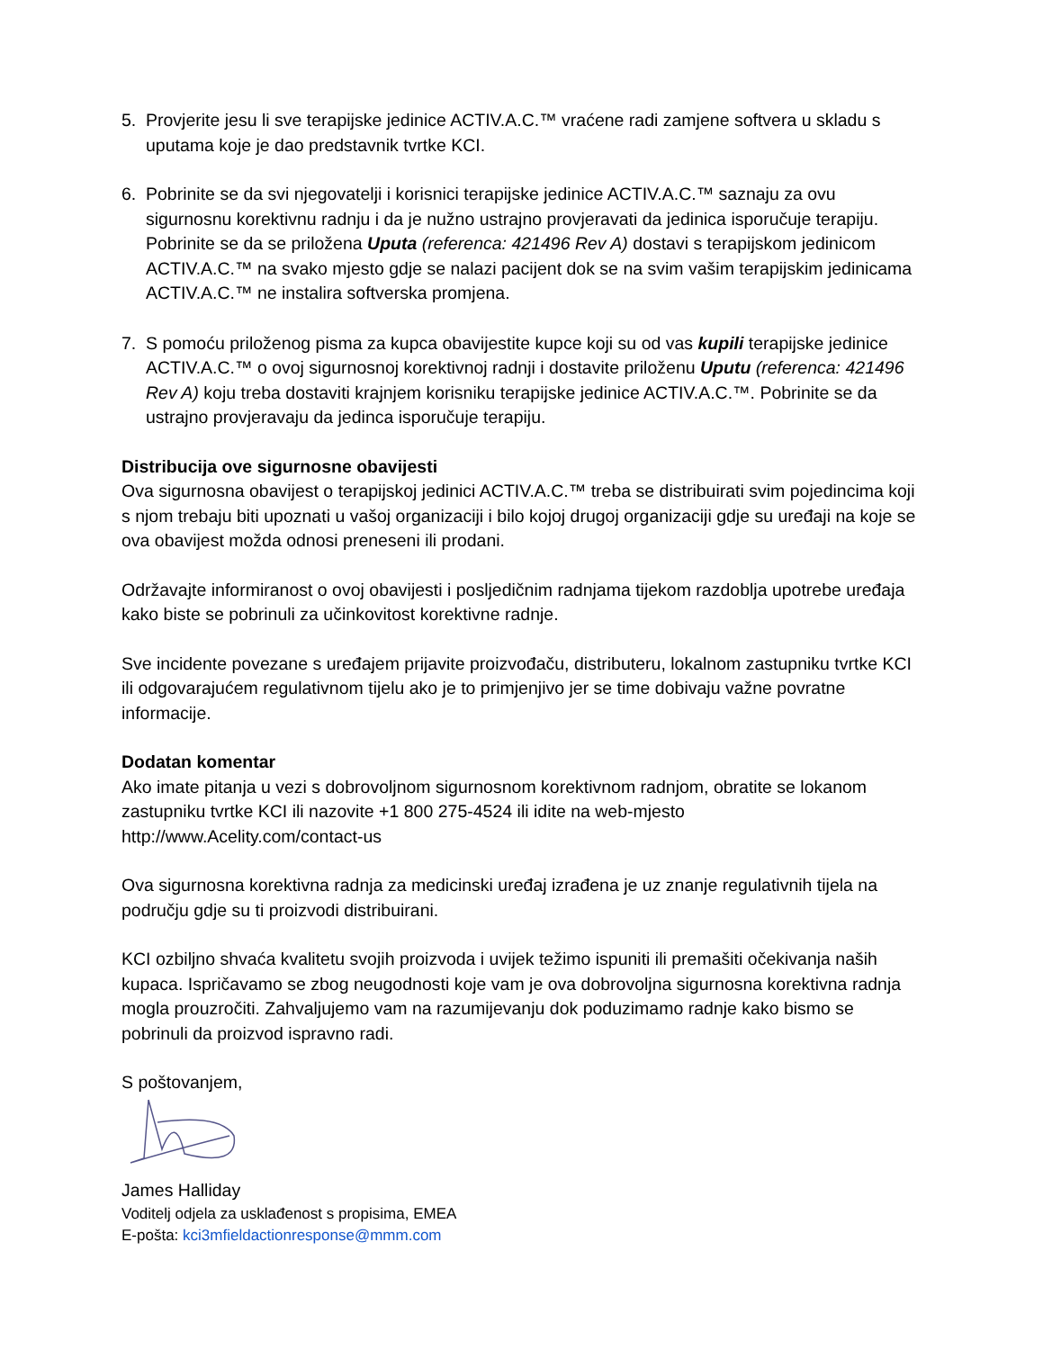5. Provjerite jesu li sve terapijske jedinice ACTIV.A.C.™ vraćene radi zamjene softvera u skladu s uputama koje je dao predstavnik tvrtke KCI.
6. Pobrinite se da svi njegovatelji i korisnici terapijske jedinice ACTIV.A.C.™ saznaju za ovu sigurnosnu korektivnu radnju i da je nužno ustrajno provjeravati da jedinica isporučuje terapiju. Pobrinite se da se priložena Uputa (referenca: 421496 Rev A) dostavi s terapijskom jedinicom ACTIV.A.C.™ na svako mjesto gdje se nalazi pacijent dok se na svim vašim terapijskim jedinicama ACTIV.A.C.™ ne instalira softverska promjena.
7. S pomoću priloženog pisma za kupca obavijestite kupce koji su od vas kupili terapijske jedinice ACTIV.A.C.™ o ovoj sigurnosnoj korektivnoj radnji i dostavite priloženu Uputu (referenca: 421496 Rev A) koju treba dostaviti krajnjem korisniku terapijske jedinice ACTIV.A.C.™. Pobrinite se da ustrajno provjeravaju da jedinca isporučuje terapiju.
Distribucija ove sigurnosne obavijesti
Ova sigurnosna obavijest o terapijskoj jedinici ACTIV.A.C.™ treba se distribuirati svim pojedincima koji s njom trebaju biti upoznati u vašoj organizaciji i bilo kojoj drugoj organizaciji gdje su uređaji na koje se ova obavijest možda odnosi preneseni ili prodani.
Održavajte informiranost o ovoj obavijesti i posljedičnim radnjama tijekom razdoblja upotrebe uređaja kako biste se pobrinuli za učinkovitost korektivne radnje.
Sve incidente povezane s uređajem prijavite proizvođaču, distributeru, lokalnom zastupniku tvrtke KCI ili odgovarajućem regulativnom tijelu ako je to primjenjivo jer se time dobivaju važne povratne informacije.
Dodatan komentar
Ako imate pitanja u vezi s dobrovoljnom sigurnosnom korektivnom radnjom, obratite se lokanom zastupniku tvrtke KCI ili nazovite +1 800 275-4524 ili idite na web-mjesto http://www.Acelity.com/contact-us
Ova sigurnosna korektivna radnja za medicinski uređaj izrađena je uz znanje regulativnih tijela na području gdje su ti proizvodi distribuirani.
KCI ozbiljno shvaća kvalitetu svojih proizvoda i uvijek težimo ispuniti ili premašiti očekivanja naših kupaca. Ispričavamo se zbog neugodnosti koje vam je ova dobrovoljna sigurnosna korektivna radnja mogla prouzročiti. Zahvaljujemo vam na razumijevanju dok poduzimamo radnje kako bismo se pobrinuli da proizvod ispravno radi.
S poštovanjem,
James Halliday
Voditelj odjela za usklađenost s propisima, EMEA
E-pošta: kci3mfieldactionresponse@mmm.com